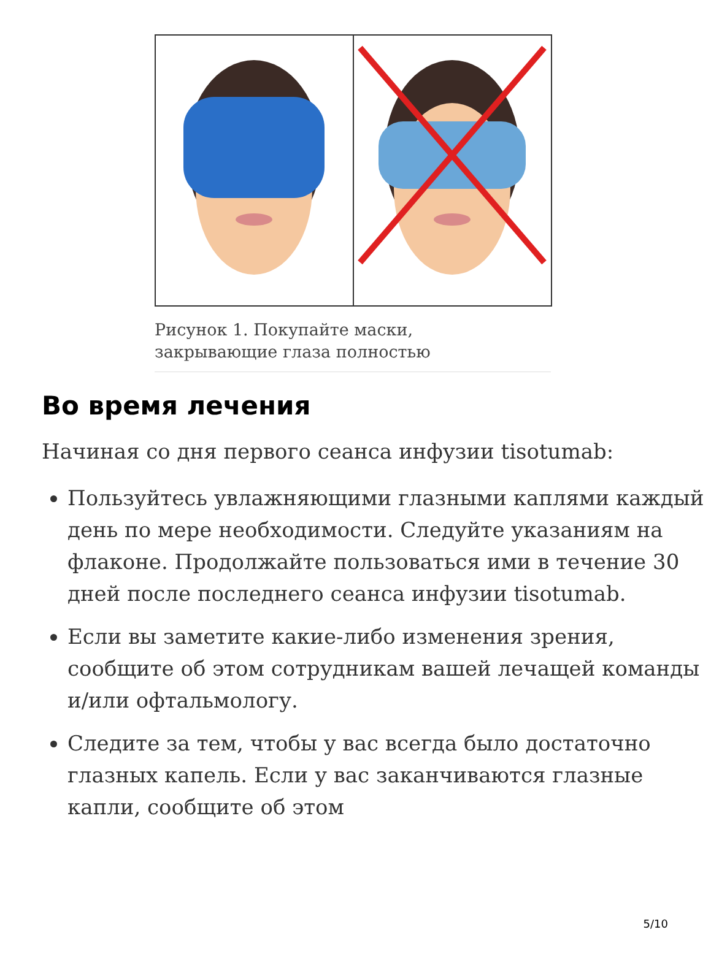Рисунок 1. Покупайте маски,
закрывающие глаза полностью
Во время лечения
Начиная со дня первого сеанса инфузии tisotumab:
Пользуйтесь увлажняющими глазными каплями каждый день по мере необходимости. Следуйте указаниям на флаконе. Продолжайте пользоваться ими в течение 30 дней после последнего сеанса инфузии tisotumab.
Если вы заметите какие-либо изменения зрения, сообщите об этом сотрудникам вашей лечащей команды и/или офтальмологу.
Следите за тем, чтобы у вас всегда было достаточно глазных капель. Если у вас заканчиваются глазные капли, сообщите об этом
5/10